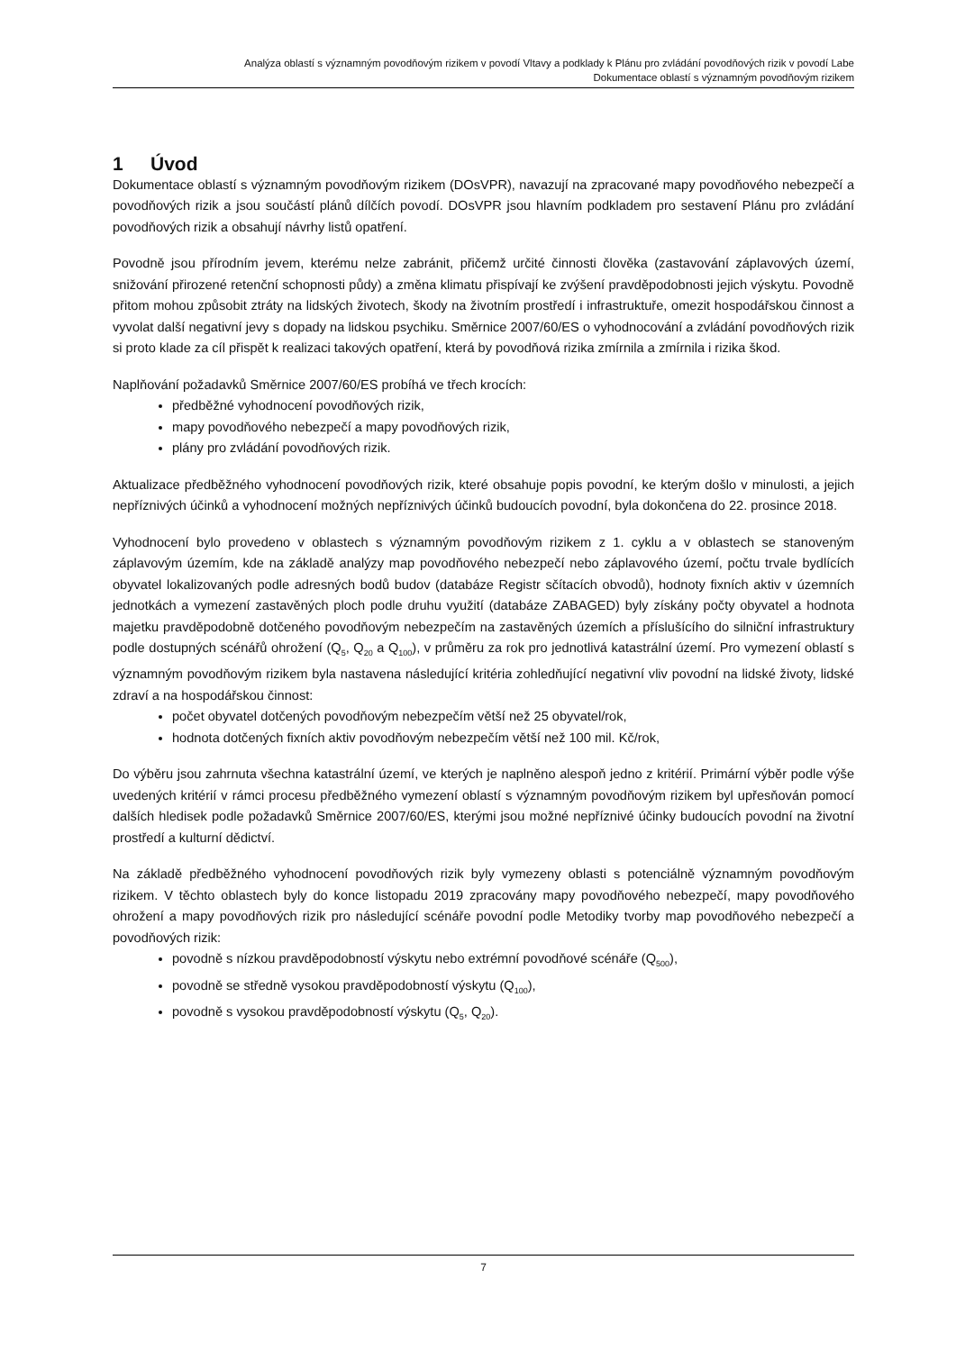Analýza oblastí s významným povodňovým rizikem v povodí Vltavy a podklady k Plánu pro zvládání povodňových rizik v povodí Labe
Dokumentace oblastí s významným povodňovým rizikem
1 Úvod
Dokumentace oblastí s významným povodňovým rizikem (DOsVPR), navazují na zpracované mapy povodňového nebezpečí a povodňových rizik a jsou součástí plánů dílčích povodí. DOsVPR jsou hlavním podkladem pro sestavení Plánu pro zvládání povodňových rizik a obsahují návrhy listů opatření.
Povodně jsou přírodním jevem, kterému nelze zabránit, přičemž určité činnosti člověka (zastavování záplavových území, snižování přirozené retenční schopnosti půdy) a změna klimatu přispívají ke zvýšení pravděpodobnosti jejich výskytu. Povodně přitom mohou způsobit ztráty na lidských životech, škody na životním prostředí i infrastruktuře, omezit hospodářskou činnost a vyvolat další negativní jevy s dopady na lidskou psychiku. Směrnice 2007/60/ES o vyhodnocování a zvládání povodňových rizik si proto klade za cíl přispět k realizaci takových opatření, která by povodňová rizika zmírnila a zmírnila i rizika škod.
Naplňování požadavků Směrnice 2007/60/ES probíhá ve třech krocích:
předběžné vyhodnocení povodňových rizik,
mapy povodňového nebezpečí a mapy povodňových rizik,
plány pro zvládání povodňových rizik.
Aktualizace předběžného vyhodnocení povodňových rizik, které obsahuje popis povodní, ke kterým došlo v minulosti, a jejich nepříznivých účinků a vyhodnocení možných nepříznivých účinků budoucích povodní, byla dokončena do 22. prosince 2018.
Vyhodnocení bylo provedeno v oblastech s významným povodňovým rizikem z 1. cyklu a v oblastech se stanoveným záplavovým územím, kde na základě analýzy map povodňového nebezpečí nebo záplavového území, počtu trvale bydlících obyvatel lokalizovaných podle adresných bodů budov (databáze Registr sčítacích obvodů), hodnoty fixních aktiv v územních jednotkách a vymezení zastavěných ploch podle druhu využití (databáze ZABAGED) byly získány počty obyvatel a hodnota majetku pravděpodobně dotčeného povodňovým nebezpečím na zastavěných územích a příslušícího do silniční infrastruktury podle dostupných scénářů ohrožení (Q<sub>5</sub>, Q<sub>20</sub> a Q<sub>100</sub>), v průměru za rok pro jednotlivá katastrální území. Pro vymezení oblastí s významným povodňovým rizikem byla nastavena následující kritéria zohledňující negativní vliv povodní na lidské životy, lidské zdraví a na hospodářskou činnost:
počet obyvatel dotčených povodňovým nebezpečím větší než 25 obyvatel/rok,
hodnota dotčených fixních aktiv povodňovým nebezpečím větší než 100 mil. Kč/rok,
Do výběru jsou zahrnuta všechna katastrální území, ve kterých je naplněno alespoň jedno z kritérií. Primární výběr podle výše uvedených kritérií v rámci procesu předběžného vymezení oblastí s významným povodňovým rizikem byl upřesňován pomocí dalších hledisek podle požadavků Směrnice 2007/60/ES, kterými jsou možné nepříznivé účinky budoucích povodní na životní prostředí a kulturní dědictví.
Na základě předběžného vyhodnocení povodňových rizik byly vymezeny oblasti s potenciálně významným povodňovým rizikem. V těchto oblastech byly do konce listopadu 2019 zpracovány mapy povodňového nebezpečí, mapy povodňového ohrožení a mapy povodňových rizik pro následující scénáře povodní podle Metodiky tvorby map povodňového nebezpečí a povodňových rizik:
povodně s nízkou pravděpodobností výskytu nebo extrémní povodňové scénáře (Q<sub>500</sub>),
povodně se středně vysokou pravděpodobností výskytu (Q<sub>100</sub>),
povodně s vysokou pravděpodobností výskytu (Q<sub>5</sub>, Q<sub>20</sub>).
7